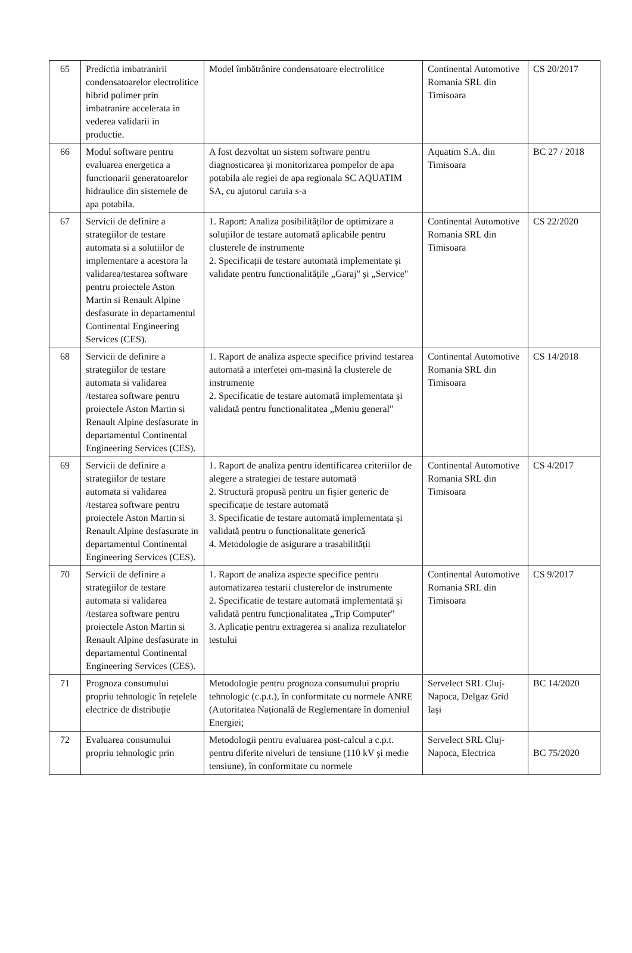| 65 | Predictia imbatranirii condensatoarelor electrolitice hibrid polimer prin imbatranire accelerata in vederea validarii in productie. | Model îmbătrânire condensatoare electrolitice | Continental Automotive Romania SRL din Timisoara | CS 20/2017 |
| 66 | Modul software pentru evaluarea energetica a functionarii generatoarelor hidraulice din sistemele de apa potabila. | A fost dezvoltat un sistem software pentru diagnosticarea şi monitorizarea pompelor de apa potabila ale regiei de apa regionala SC AQUATIM SA, cu ajutorul caruia s-a | Aquatim S.A. din Timisoara | BC 27 / 2018 |
| 67 | Servicii de definire a strategiilor de testare automata si a solutiilor de implementare a acestora la validarea/testarea software pentru proiectele Aston Martin si Renault Alpine desfasurate in departamentul Continental Engineering Services (CES). | 1. Raport: Analiza posibilităților de optimizare a soluțiilor de testare automată aplicabile pentru clusterele de instrumente 2. Specificații de testare automată implementate şi validate pentru functionalitățile „Garaj" şi „Service" | Continental Automotive Romania SRL din Timisoara | CS 22/2020 |
| 68 | Servicii de definire a strategiilor de testare automata si validarea /testarea software pentru proiectele Aston Martin si Renault Alpine desfasurate in departamentul Continental Engineering Services (CES). | 1. Raport de analiza aspecte specifice privind testarea automată a interfetei om-masină la clusterele de instrumente 2. Specificatie de testare automată implementata şi validată pentru functionalitatea „Meniu general" | Continental Automotive Romania SRL din Timisoara | CS 14/2018 |
| 69 | Servicii de definire a strategiilor de testare automata si validarea /testarea software pentru proiectele Aston Martin si Renault Alpine desfasurate in departamentul Continental Engineering Services (CES). | 1. Raport de analiza pentru identificarea criteriilor de alegere a strategiei de testare automată 2. Structură propusă pentru un fişier generic de specificație de testare automată 3. Specificatie de testare automată implementata şi validată pentru o funcționalitate generică 4. Metodologie de asigurare a trasabilității | Continental Automotive Romania SRL din Timisoara | CS 4/2017 |
| 70 | Servicii de definire a strategiilor de testare automata si validarea /testarea software pentru proiectele Aston Martin si Renault Alpine desfasurate in departamentul Continental Engineering Services (CES). | 1. Raport de analiza aspecte specifice pentru automatizarea testarii clusterelor de instrumente 2. Specificatie de testare automată implementată şi validată pentru funcționalitatea „Trip Computer" 3. Aplicație pentru extragerea si analiza rezultatelor testului | Continental Automotive Romania SRL din Timisoara | CS 9/2017 |
| 71 | Prognoza consumului propriu tehnologic în rețelele electrice de distribuție | Metodologie pentru prognoza consumului propriu tehnologic (c.p.t.), în conformitate cu normele ANRE (Autoritatea Națională de Reglementare în domeniul Energiei; | Servelect SRL Cluj-Napoca, Delgaz Grid Iaşi | BC 14/2020 |
| 72 | Evaluarea consumului propriu tehnologic prin | Metodologii pentru evaluarea post-calcul a c.p.t. pentru diferite niveluri de tensiune (110 kV şi medie tensiune), în conformitate cu normele | Servelect SRL Cluj-Napoca, Electrica | BC 75/2020 |